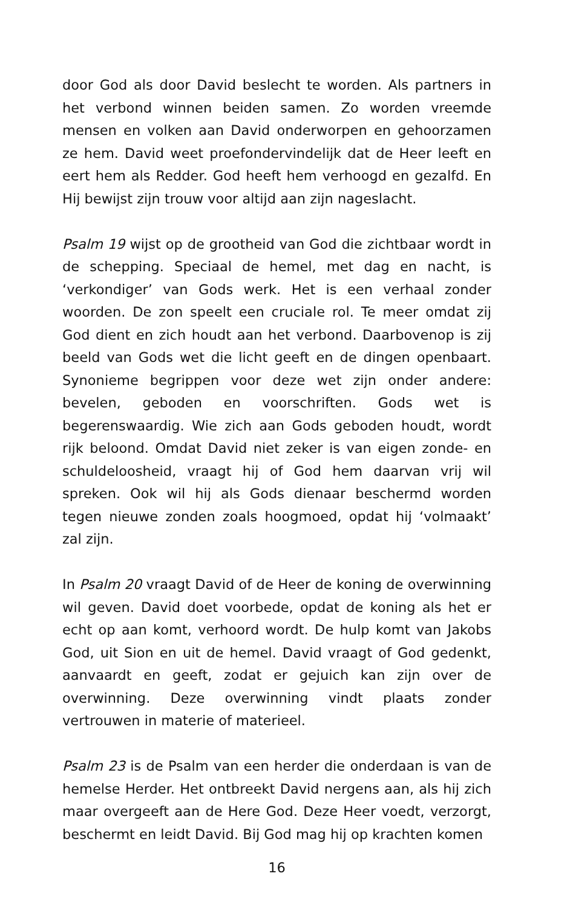door God als door David beslecht te worden. Als partners in het verbond winnen beiden samen. Zo worden vreemde mensen en volken aan David onderworpen en gehoorzamen ze hem. David weet proefondervindelijk dat de Heer leeft en eert hem als Redder. God heeft hem verhoogd en gezalfd. En Hij bewijst zijn trouw voor altijd aan zijn nageslacht.
Psalm 19 wijst op de grootheid van God die zichtbaar wordt in de schepping. Speciaal de hemel, met dag en nacht, is ‘verkondiger’ van Gods werk. Het is een verhaal zonder woorden. De zon speelt een cruciale rol. Te meer omdat zij God dient en zich houdt aan het verbond. Daarbovenop is zij beeld van Gods wet die licht geeft en de dingen openbaart. Synonieme begrippen voor deze wet zijn onder andere: bevelen, geboden en voorschriften. Gods wet is begerenswaardig. Wie zich aan Gods geboden houdt, wordt rijk beloond. Omdat David niet zeker is van eigen zonde- en schuldeloosheid, vraagt hij of God hem daarvan vrij wil spreken. Ook wil hij als Gods dienaar beschermd worden tegen nieuwe zonden zoals hoogmoed, opdat hij ‘volmaakt’ zal zijn.
In Psalm 20 vraagt David of de Heer de koning de overwinning wil geven. David doet voorbede, opdat de koning als het er echt op aan komt, verhoord wordt. De hulp komt van Jakobs God, uit Sion en uit de hemel. David vraagt of God gedenkt, aanvaardt en geeft, zodat er gejuich kan zijn over de overwinning. Deze overwinning vindt plaats zonder vertrouwen in materie of materieel.
Psalm 23 is de Psalm van een herder die onderdaan is van de hemelse Herder. Het ontbreekt David nergens aan, als hij zich maar overgeeft aan de Here God. Deze Heer voedt, verzorgt, beschermt en leidt David. Bij God mag hij op krachten komen
16